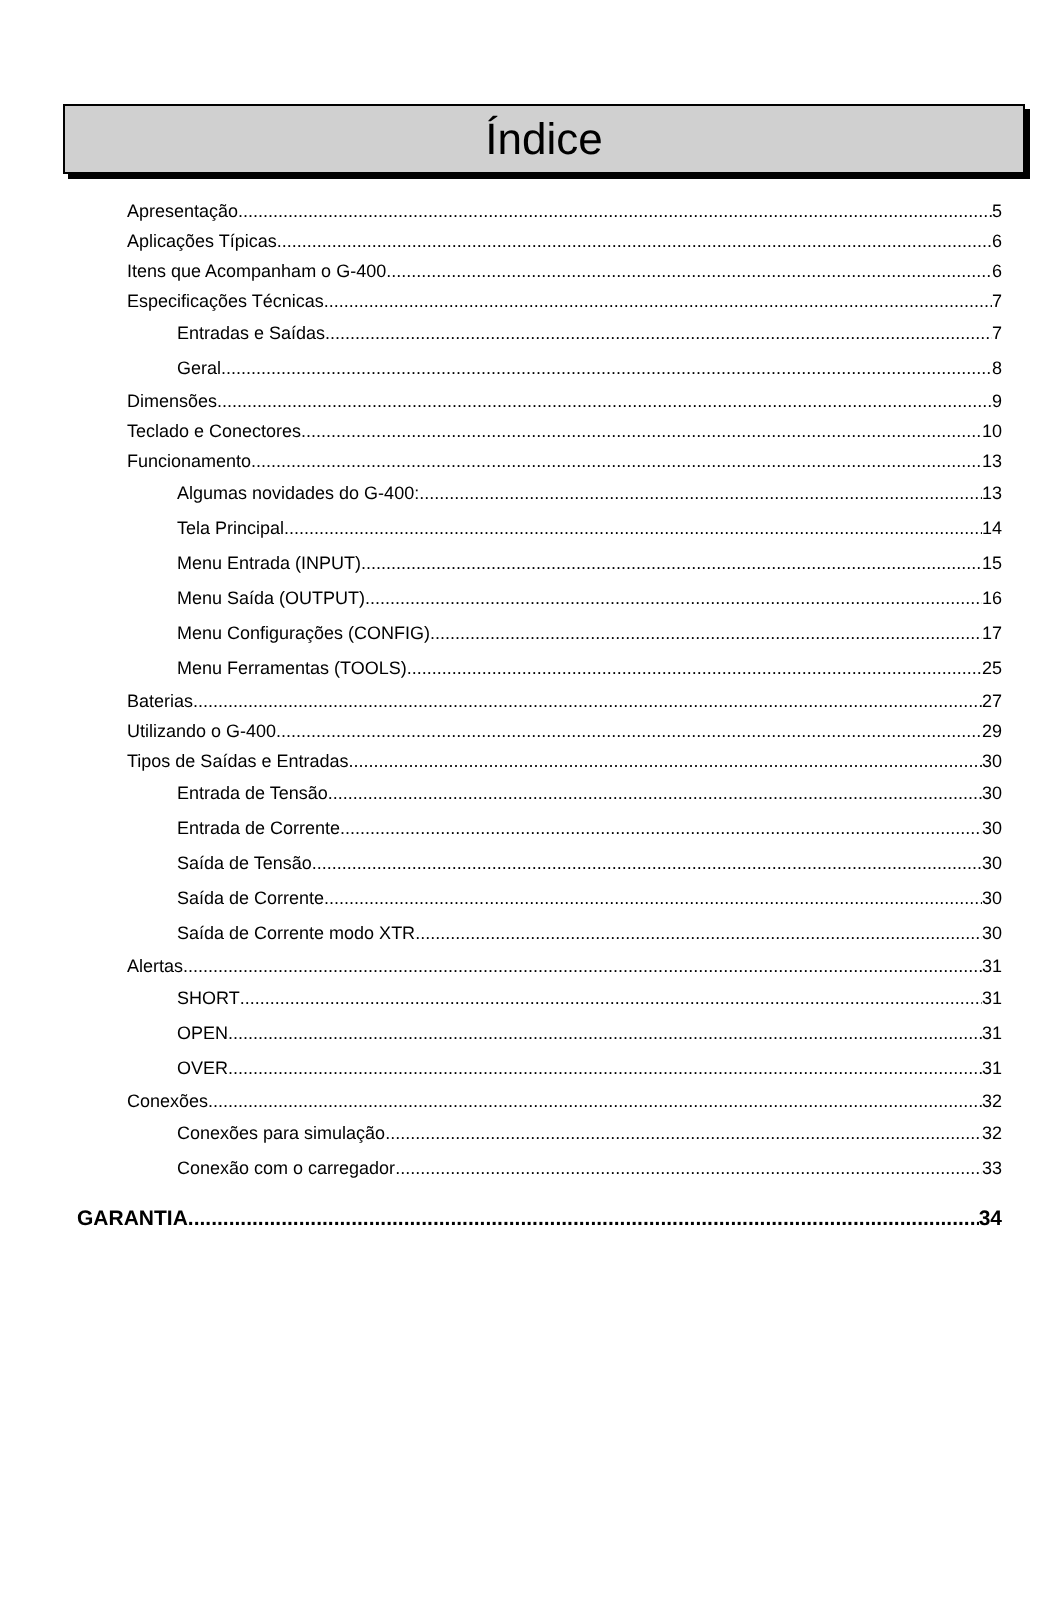Índice
Apresentação 5
Aplicações Típicas 6
Itens que Acompanham o G-400 6
Especificações Técnicas 7
Entradas e Saídas 7
Geral 8
Dimensões 9
Teclado e Conectores 10
Funcionamento 13
Algumas novidades do G-400: 13
Tela Principal 14
Menu Entrada (INPUT) 15
Menu Saída (OUTPUT) 16
Menu Configurações (CONFIG) 17
Menu Ferramentas (TOOLS) 25
Baterias 27
Utilizando o G-400 29
Tipos de Saídas e Entradas 30
Entrada de Tensão 30
Entrada de Corrente 30
Saída de Tensão 30
Saída de Corrente 30
Saída de Corrente modo XTR 30
Alertas 31
SHORT 31
OPEN 31
OVER 31
Conexões 32
Conexões para simulação 32
Conexão com o carregador 33
GARANTIA 34